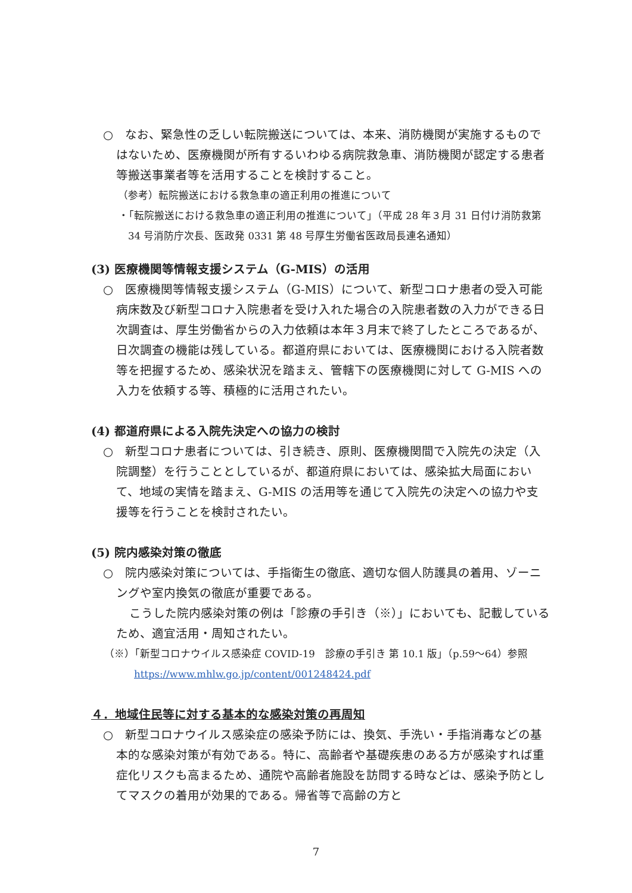○　なお、緊急性の乏しい転院搬送については、本来、消防機関が実施するものではないため、医療機関が所有するいわゆる病院救急車、消防機関が認定する患者等搬送事業者等を活用することを検討すること。
（参考）転院搬送における救急車の適正利用の推進について
・「転院搬送における救急車の適正利用の推進について」（平成 28 年３月 31 日付け消防救第 34 号消防庁次長、医政発 0331 第 48 号厚生労働省医政局長連名通知）
(3) 医療機関等情報支援システム（G-MIS）の活用
○　医療機関等情報支援システム（G-MIS）について、新型コロナ患者の受入可能病床数及び新型コロナ入院患者を受け入れた場合の入院患者数の入力ができる日次調査は、厚生労働省からの入力依頼は本年３月末で終了したところであるが、日次調査の機能は残している。都道府県においては、医療機関における入院者数等を把握するため、感染状況を踏まえ、管轄下の医療機関に対して G-MIS への入力を依頼する等、積極的に活用されたい。
(4) 都道府県による入院先決定への協力の検討
○　新型コロナ患者については、引き続き、原則、医療機関間で入院先の決定（入院調整）を行うこととしているが、都道府県においては、感染拡大局面において、地域の実情を踏まえ、G-MIS の活用等を通じて入院先の決定への協力や支援等を行うことを検討されたい。
(5) 院内感染対策の徹底
○　院内感染対策については、手指衛生の徹底、適切な個人防護具の着用、ゾーニングや室内換気の徹底が重要である。
こうした院内感染対策の例は「診療の手引き（※）」においても、記載しているため、適宜活用・周知されたい。
（※）「新型コロナウイルス感染症 COVID-19　診療の手引き 第 10.1 版」（p.59～64）参照
https://www.mhlw.go.jp/content/001248424.pdf
４．地域住民等に対する基本的な感染対策の再周知
○　新型コロナウイルス感染症の感染予防には、換気、手洗い・手指消毒などの基本的な感染対策が有効である。特に、高齢者や基礎疾患のある方が感染すれば重症化リスクも高まるため、通院や高齢者施設を訪問する時などは、感染予防としてマスクの着用が効果的である。帰省等で高齢の方と
7